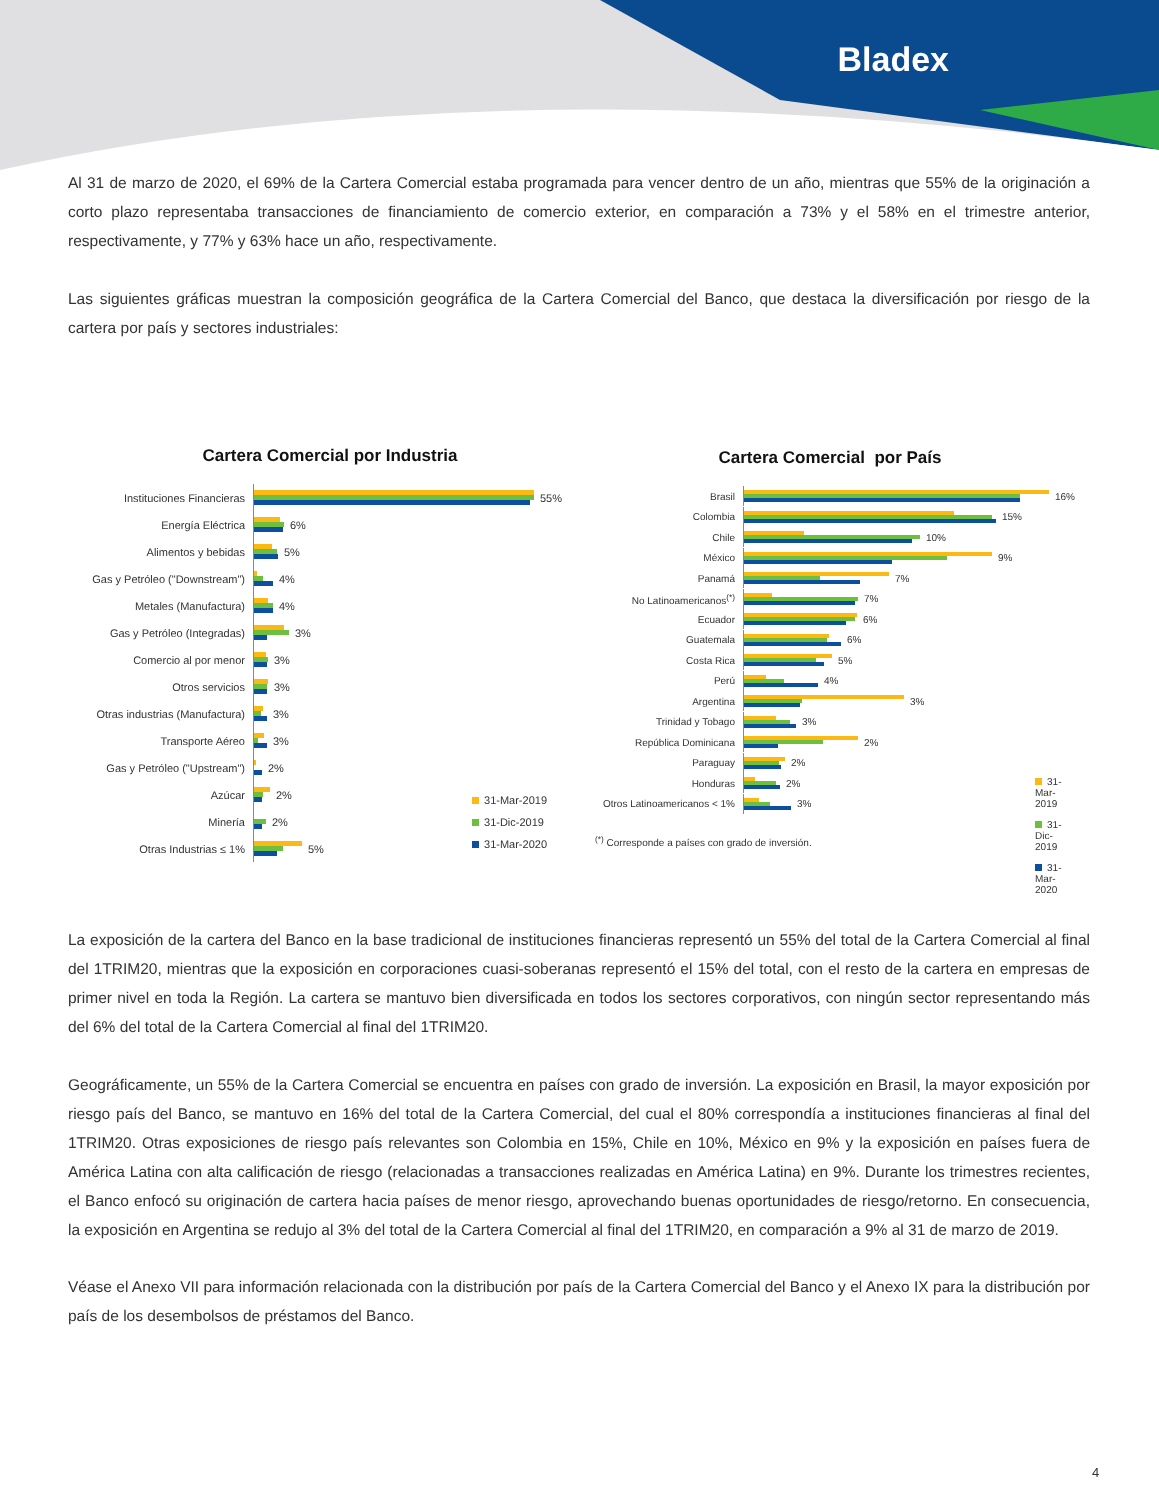Bladex
Al 31 de marzo de 2020, el 69% de la Cartera Comercial estaba programada para vencer dentro de un año, mientras que 55% de la originación a corto plazo representaba transacciones de financiamiento de comercio exterior, en comparación a 73% y el 58% en el trimestre anterior, respectivamente, y 77% y 63% hace un año, respectivamente.
Las siguientes gráficas muestran la composición geográfica de la Cartera Comercial del Banco, que destaca la diversificación por riesgo de la cartera por país y sectores industriales:
Cartera Comercial por Industria
Instituciones Financieras 55%
Energía Eléctrica 6%
Alimentos y bebidas 5%
Gas y Petróleo ("Downstream")
4%
Metales (Manufactura) 4%
Gas y Petróleo (Integradas)
3%
Comercio al por menor 3%
Otros servicios 3%
Otras industrias (Manufactura)
3%
Transporte Aéreo 3%
Gas y Petróleo ("Upstream")
2%
Azúcar 2%
Minería 2%
Otras Industrias ≤ 1% 5%
31-Mar-2019
31-Dic-2019
31-Mar-2020
Cartera Comercial por País
Brasil 16%
Colombia 15%
Chile 10%
México 9%
Panamá 7%
No Latinoamericanos<sup>(*)</sup> 7%
Ecuador 6%
Guatemala 6%
Costa Rica 5%
Perú 4%
Argentina 3%
Trinidad y Tobago 3%
República Dominicana 2%
Paraguay 2%
Honduras 2%
Otros Latinoamericanos < 1%
3%
<sup>(*)</sup> Corresponde a países con grado de inversión.
31-Mar-2019
31-Dic-2019
31-Mar-2020
La exposición de la cartera del Banco en la base tradicional de instituciones financieras representó un 55% del total de la Cartera Comercial al final del 1TRIM20, mientras que la exposición en corporaciones cuasi-soberanas representó el 15% del total, con el resto de la cartera en empresas de primer nivel en toda la Región. La cartera se mantuvo bien diversificada en todos los sectores corporativos, con ningún sector representando más del 6% del total de la Cartera Comercial al final del 1TRIM20.
Geográficamente, un 55% de la Cartera Comercial se encuentra en países con grado de inversión. La exposición en Brasil, la mayor exposición por riesgo país del Banco, se mantuvo en 16% del total de la Cartera Comercial, del cual el 80% correspondía a instituciones financieras al final del 1TRIM20. Otras exposiciones de riesgo país relevantes son Colombia en 15%, Chile en 10%, México en 9% y la exposición en países fuera de América Latina con alta calificación de riesgo (relacionadas a transacciones realizadas en América Latina) en 9%. Durante los trimestres recientes, el Banco enfocó su originación de cartera hacia países de menor riesgo, aprovechando buenas oportunidades de riesgo/retorno. En consecuencia, la exposición en Argentina se redujo al 3% del total de la Cartera Comercial al final del 1TRIM20, en comparación a 9% al 31 de marzo de 2019.
Véase el Anexo VII para información relacionada con la distribución por país de la Cartera Comercial del Banco y el Anexo IX para la distribución por país de los desembolsos de préstamos del Banco.
4